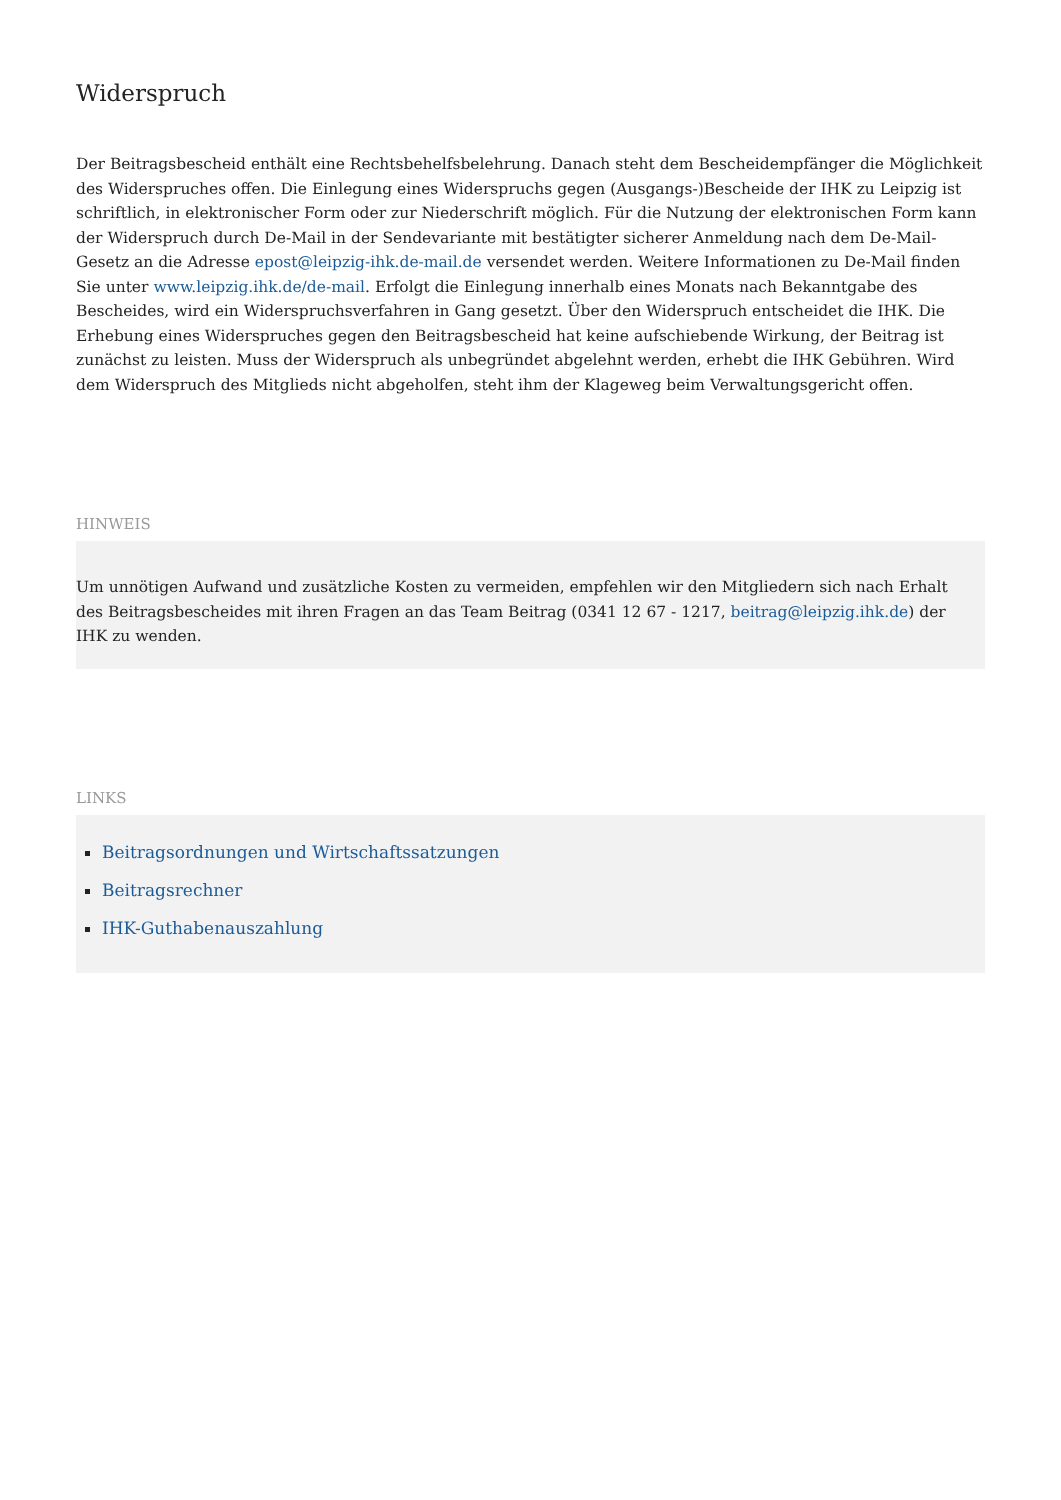Widerspruch
Der Beitragsbescheid enthält eine Rechtsbehelfsbelehrung. Danach steht dem Bescheidempfänger die Möglichkeit des Widerspruches offen. Die Einlegung eines Widerspruchs gegen (Ausgangs-)Bescheide der IHK zu Leipzig ist schriftlich, in elektronischer Form oder zur Niederschrift möglich. Für die Nutzung der elektronischen Form kann der Widerspruch durch De-Mail in der Sendevariante mit bestätigter sicherer Anmeldung nach dem De-Mail-Gesetz an die Adresse epost@leipzig-ihk.de-mail.de versendet werden. Weitere Informationen zu De-Mail finden Sie unter www.leipzig.ihk.de/de-mail. Erfolgt die Einlegung innerhalb eines Monats nach Bekanntgabe des Bescheides, wird ein Widerspruchsverfahren in Gang gesetzt. Über den Widerspruch entscheidet die IHK. Die Erhebung eines Widerspruches gegen den Beitragsbescheid hat keine aufschiebende Wirkung, der Beitrag ist zunächst zu leisten. Muss der Widerspruch als unbegründet abgelehnt werden, erhebt die IHK Gebühren. Wird dem Widerspruch des Mitglieds nicht abgeholfen, steht ihm der Klageweg beim Verwaltungsgericht offen.
HINWEIS
Um unnötigen Aufwand und zusätzliche Kosten zu vermeiden, empfehlen wir den Mitgliedern sich nach Erhalt des Beitragsbescheides mit ihren Fragen an das Team Beitrag (0341 12 67 - 1217, beitrag@leipzig.ihk.de) der IHK zu wenden.
LINKS
Beitragsordnungen und Wirtschaftssatzungen
Beitragsrechner
IHK-Guthabenauszahlung